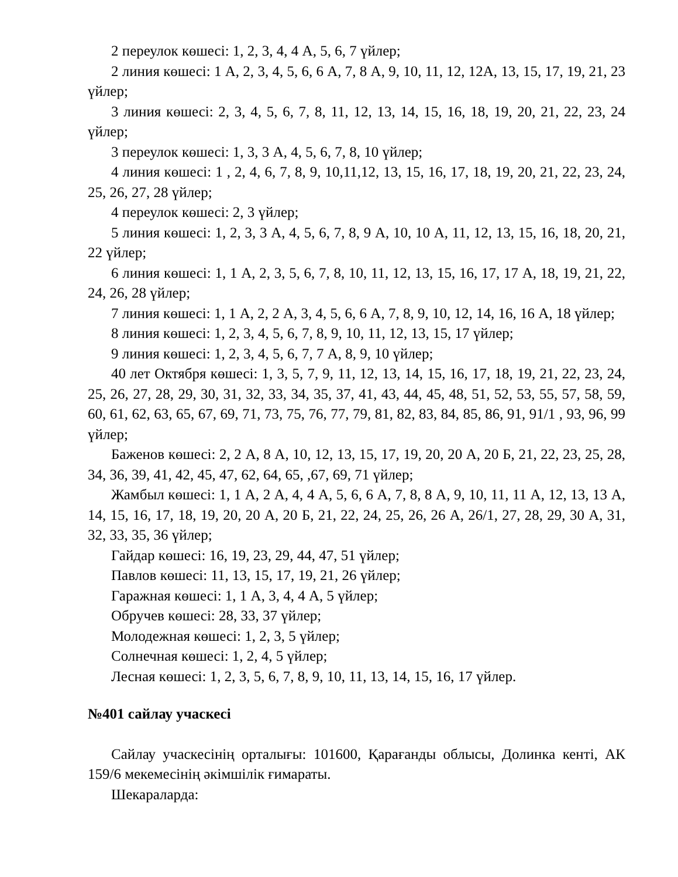2 переулок көшесі: 1, 2, 3, 4, 4 А, 5, 6, 7 үйлер;
2 линия көшесі: 1 А, 2, 3, 4, 5, 6, 6 А, 7, 8 А, 9, 10, 11, 12, 12А, 13, 15, 17, 19, 21, 23 үйлер;
3 линия көшесі: 2, 3, 4, 5, 6, 7, 8, 11, 12, 13, 14, 15, 16, 18, 19, 20, 21, 22, 23, 24 үйлер;
3 переулок көшесі: 1, 3, 3 А, 4, 5, 6, 7, 8, 10 үйлер;
4 линия көшесі: 1 , 2, 4, 6, 7, 8, 9, 10,11,12, 13, 15, 16, 17, 18, 19, 20, 21, 22, 23, 24, 25, 26, 27, 28 үйлер;
4 переулок көшесі: 2, 3 үйлер;
5 линия көшесі: 1, 2, 3, 3 А, 4, 5, 6, 7, 8, 9 А, 10, 10 А, 11, 12, 13, 15, 16, 18, 20, 21, 22 үйлер;
6 линия көшесі: 1, 1 А, 2, 3, 5, 6, 7, 8, 10, 11, 12, 13, 15, 16, 17, 17 А, 18, 19, 21, 22, 24, 26, 28 үйлер;
7 линия көшесі: 1, 1 А, 2, 2 А, 3, 4, 5, 6, 6 А, 7, 8, 9, 10, 12, 14, 16, 16 А, 18 үйлер;
8 линия көшесі: 1, 2, 3, 4, 5, 6, 7, 8, 9, 10, 11, 12, 13, 15, 17 үйлер;
9 линия көшесі: 1, 2, 3, 4, 5, 6, 7, 7 А, 8, 9, 10 үйлер;
40 лет Октября көшесі: 1, 3, 5, 7, 9, 11, 12, 13, 14, 15, 16, 17, 18, 19, 21, 22, 23, 24, 25, 26, 27, 28, 29, 30, 31, 32, 33, 34, 35, 37, 41, 43, 44, 45, 48, 51, 52, 53, 55, 57, 58, 59, 60, 61, 62, 63, 65, 67, 69, 71, 73, 75, 76, 77, 79, 81, 82, 83, 84, 85, 86, 91, 91/1 , 93, 96, 99 үйлер;
Баженов көшесі: 2, 2 А, 8 А, 10, 12, 13, 15, 17, 19, 20, 20 А, 20 Б, 21, 22, 23, 25, 28, 34, 36, 39, 41, 42, 45, 47, 62, 64, 65, ,67, 69, 71 үйлер;
Жамбыл көшесі: 1, 1 А, 2 А, 4, 4 А, 5, 6, 6 А, 7, 8, 8 А, 9, 10, 11, 11 А, 12, 13, 13 А, 14, 15, 16, 17, 18, 19, 20, 20 А, 20 Б, 21, 22, 24, 25, 26, 26 А, 26/1, 27, 28, 29, 30 А, 31, 32, 33, 35, 36 үйлер;
Гайдар көшесі: 16, 19, 23, 29, 44, 47, 51 үйлер;
Павлов көшесі: 11, 13, 15, 17, 19, 21, 26 үйлер;
Гаражная көшесі: 1, 1 А, 3, 4, 4 А, 5 үйлер;
Обручев көшесі: 28, 33, 37 үйлер;
Молодежная көшесі: 1, 2, 3, 5 үйлер;
Солнечная көшесі: 1, 2, 4, 5 үйлер;
Лесная көшесі: 1, 2, 3, 5, 6, 7, 8, 9, 10, 11, 13, 14, 15, 16, 17 үйлер.
№401 сайлау учаскесі
Сайлау учаскесінің орталығы: 101600, Қарағанды облысы, Долинка кенті, АК 159/6 мекемесінің әкімшілік ғимараты.
Шекараларда: